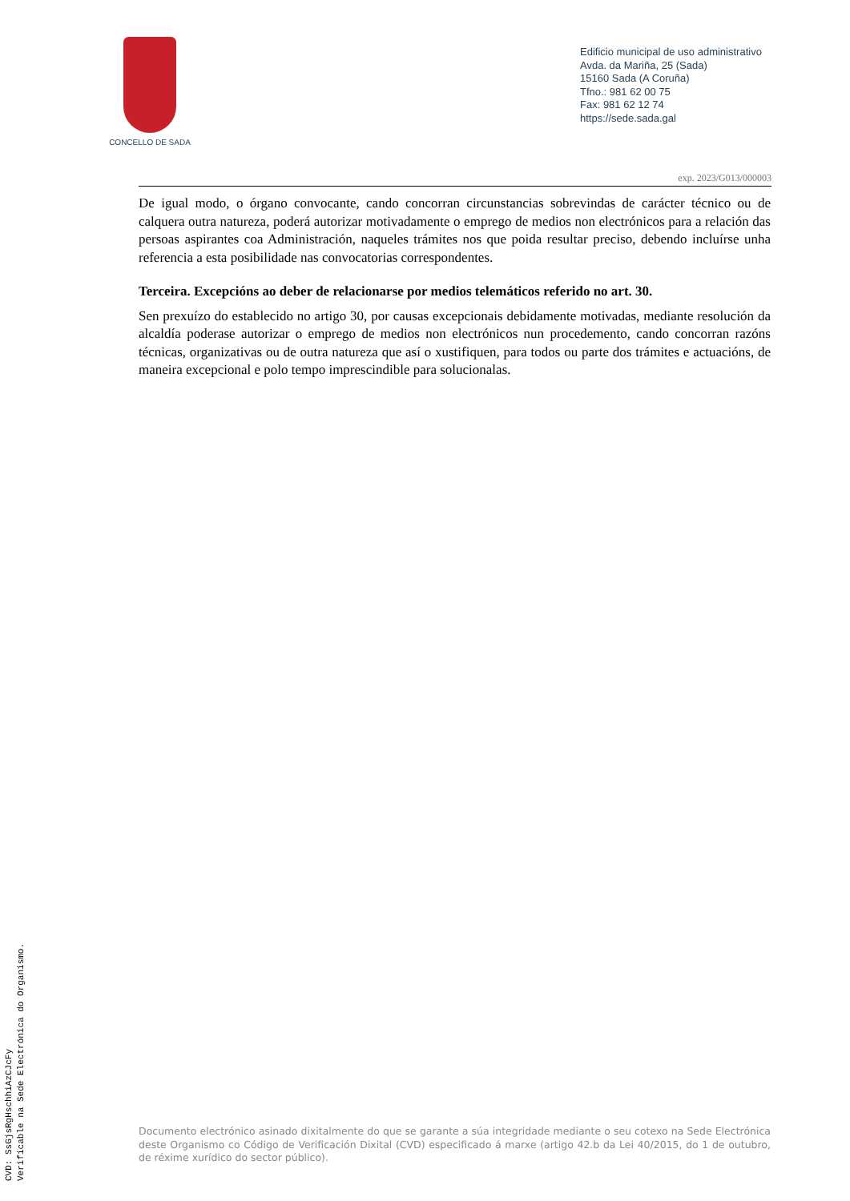CONCELLO DE SADA
Edificio municipal de uso administrativo
Avda. da Mariña, 25 (Sada)
15160 Sada (A Coruña)
Tfno.: 981 62 00 75
Fax: 981 62 12 74
https://sede.sada.gal
exp. 2023/G013/000003
De igual modo, o órgano convocante, cando concorran circunstancias sobrevindas de carácter técnico ou de calquera outra natureza, poderá autorizar motivadamente o emprego de medios non electrónicos para a relación das persoas aspirantes coa Administración, naqueles trámites nos que poida resultar preciso, debendo incluírse unha referencia a esta posibilidade nas convocatorias correspondentes.
Terceira. Excepcións ao deber de relacionarse por medios telemáticos referido no art. 30.
Sen prexuízo do establecido no artigo 30, por causas excepcionais debidamente motivadas, mediante resolución da alcaldía poderase autorizar o emprego de medios non electrónicos nun procedemento, cando concorran razóns técnicas, organizativas ou de outra natureza que así o xustifiquen, para todos ou parte dos trámites e actuacións, de maneira excepcional e polo tempo imprescindible para solucionalas.
Documento electrónico asinado dixitalmente do que se garante a súa integridade mediante o seu cotexo na Sede Electrónica deste Organismo co Código de Verificación Dixital (CVD) especificado á marxe (artigo 42.b da Lei 40/2015, do 1 de outubro, de réxime xurídico do sector público).
CVD: SsGjsRgHschhiAzCJcFy
Verificable na Sede Electrónica do Organismo.